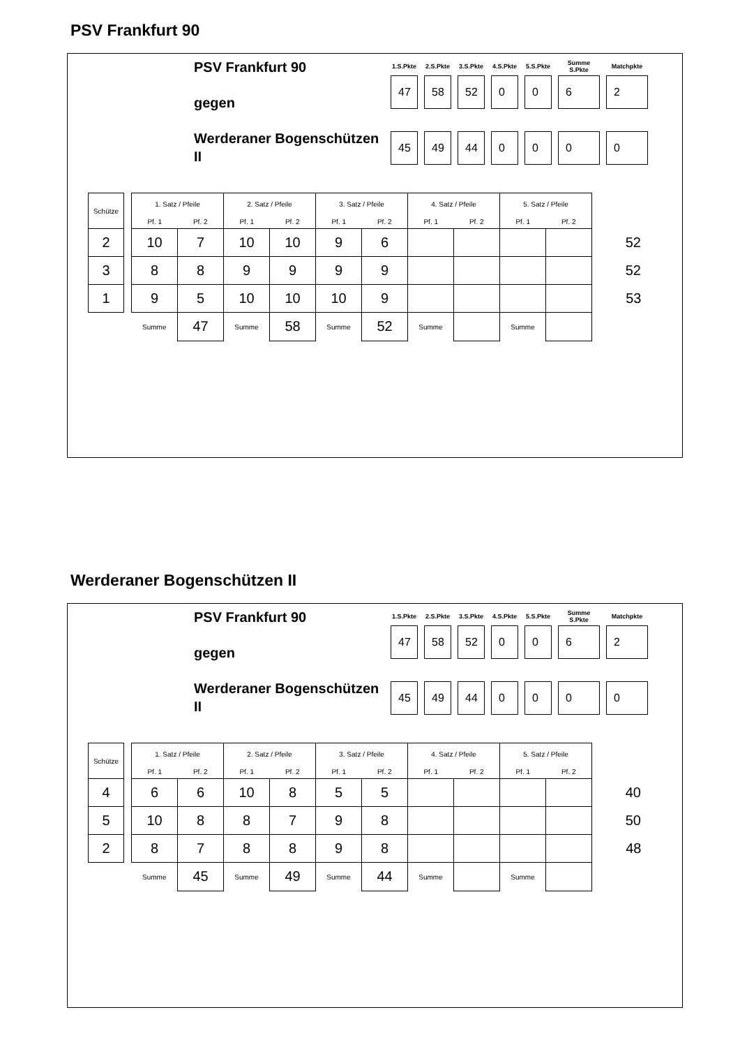PSV Frankfurt 90
PSV Frankfurt 90
gegen
Werderaner Bogenschützen II
| 1.S.Pkte | 2.S.Pkte | 3.S.Pkte | 4.S.Pkte | 5.S.Pkte | Summe S.Pkte | Matchpkte |
| --- | --- | --- | --- | --- | --- | --- |
| 47 | 58 | 52 | 0 | 0 | 6 | 2 |
| 45 | 49 | 44 | 0 | 0 | 0 | 0 |
| Schütze | | 1. Satz / Pfeile | | 2. Satz / Pfeile | | 3. Satz / Pfeile | | 4. Satz / Pfeile | | 5. Satz / Pfeile | | |
| --- | --- | --- | --- | --- | --- | --- | --- | --- | --- | --- | --- | --- |
| | | Pf. 1 | Pf. 2 | Pf. 1 | Pf. 2 | Pf. 1 | Pf. 2 | Pf. 1 | Pf. 2 | Pf. 1 | Pf. 2 | |
| 2 | | 10 | 7 | 10 | 10 | 9 | 6 | | | | | 52 |
| 3 | | 8 | 8 | 9 | 9 | 9 | 9 | | | | | 52 |
| 1 | | 9 | 5 | 10 | 10 | 10 | 9 | | | | | 53 |
| | | Summe | 47 | Summe | 58 | Summe | 52 | Summe | | Summe | | |
Werderaner Bogenschützen II
PSV Frankfurt 90
gegen
Werderaner Bogenschützen II
| 1.S.Pkte | 2.S.Pkte | 3.S.Pkte | 4.S.Pkte | 5.S.Pkte | Summe S.Pkte | Matchpkte |
| --- | --- | --- | --- | --- | --- | --- |
| 47 | 58 | 52 | 0 | 0 | 6 | 2 |
| 45 | 49 | 44 | 0 | 0 | 0 | 0 |
| Schütze | | 1. Satz / Pfeile | | 2. Satz / Pfeile | | 3. Satz / Pfeile | | 4. Satz / Pfeile | | 5. Satz / Pfeile | | |
| --- | --- | --- | --- | --- | --- | --- | --- | --- | --- | --- | --- | --- |
| | | Pf. 1 | Pf. 2 | Pf. 1 | Pf. 2 | Pf. 1 | Pf. 2 | Pf. 1 | Pf. 2 | Pf. 1 | Pf. 2 | |
| 4 | | 6 | 6 | 10 | 8 | 5 | 5 | | | | | 40 |
| 5 | | 10 | 8 | 8 | 7 | 9 | 8 | | | | | 50 |
| 2 | | 8 | 7 | 8 | 8 | 9 | 8 | | | | | 48 |
| | | Summe | 45 | Summe | 49 | Summe | 44 | Summe | | Summe | | |